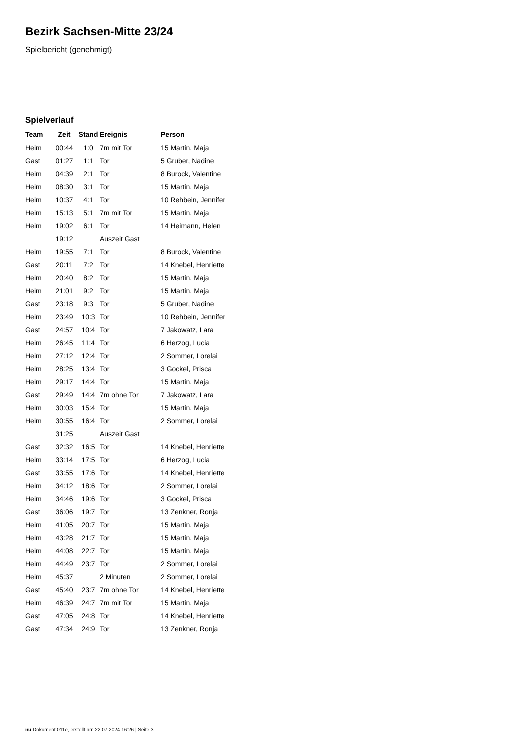Bezirk Sachsen-Mitte 23/24
Spielbericht (genehmigt)
Spielverlauf
| Team | Zeit | Stand | Ereignis | Person |
| --- | --- | --- | --- | --- |
| Heim | 00:44 | 1:0 | 7m mit Tor | 15 Martin, Maja |
| Gast | 01:27 | 1:1 | Tor | 5 Gruber, Nadine |
| Heim | 04:39 | 2:1 | Tor | 8 Burock, Valentine |
| Heim | 08:30 | 3:1 | Tor | 15 Martin, Maja |
| Heim | 10:37 | 4:1 | Tor | 10 Rehbein, Jennifer |
| Heim | 15:13 | 5:1 | 7m mit Tor | 15 Martin, Maja |
| Heim | 19:02 | 6:1 | Tor | 14 Heimann, Helen |
| | 19:12 | | Auszeit Gast | |
| Heim | 19:55 | 7:1 | Tor | 8 Burock, Valentine |
| Gast | 20:11 | 7:2 | Tor | 14 Knebel, Henriette |
| Heim | 20:40 | 8:2 | Tor | 15 Martin, Maja |
| Heim | 21:01 | 9:2 | Tor | 15 Martin, Maja |
| Gast | 23:18 | 9:3 | Tor | 5 Gruber, Nadine |
| Heim | 23:49 | 10:3 | Tor | 10 Rehbein, Jennifer |
| Gast | 24:57 | 10:4 | Tor | 7 Jakowatz, Lara |
| Heim | 26:45 | 11:4 | Tor | 6 Herzog, Lucia |
| Heim | 27:12 | 12:4 | Tor | 2 Sommer, Lorelai |
| Heim | 28:25 | 13:4 | Tor | 3 Gockel, Prisca |
| Heim | 29:17 | 14:4 | Tor | 15 Martin, Maja |
| Gast | 29:49 | 14:4 | 7m ohne Tor | 7 Jakowatz, Lara |
| Heim | 30:03 | 15:4 | Tor | 15 Martin, Maja |
| Heim | 30:55 | 16:4 | Tor | 2 Sommer, Lorelai |
| | 31:25 | | Auszeit Gast | |
| Gast | 32:32 | 16:5 | Tor | 14 Knebel, Henriette |
| Heim | 33:14 | 17:5 | Tor | 6 Herzog, Lucia |
| Gast | 33:55 | 17:6 | Tor | 14 Knebel, Henriette |
| Heim | 34:12 | 18:6 | Tor | 2 Sommer, Lorelai |
| Heim | 34:46 | 19:6 | Tor | 3 Gockel, Prisca |
| Gast | 36:06 | 19:7 | Tor | 13 Zenkner, Ronja |
| Heim | 41:05 | 20:7 | Tor | 15 Martin, Maja |
| Heim | 43:28 | 21:7 | Tor | 15 Martin, Maja |
| Heim | 44:08 | 22:7 | Tor | 15 Martin, Maja |
| Heim | 44:49 | 23:7 | Tor | 2 Sommer, Lorelai |
| Heim | 45:37 | | 2 Minuten | 2 Sommer, Lorelai |
| Gast | 45:40 | 23:7 | 7m ohne Tor | 14 Knebel, Henriette |
| Heim | 46:39 | 24:7 | 7m mit Tor | 15 Martin, Maja |
| Gast | 47:05 | 24:8 | Tor | 14 Knebel, Henriette |
| Gast | 47:34 | 24:9 | Tor | 13 Zenkner, Ronja |
nu.Dokument 011e, erstellt am 22.07.2024 16:26 | Seite 3